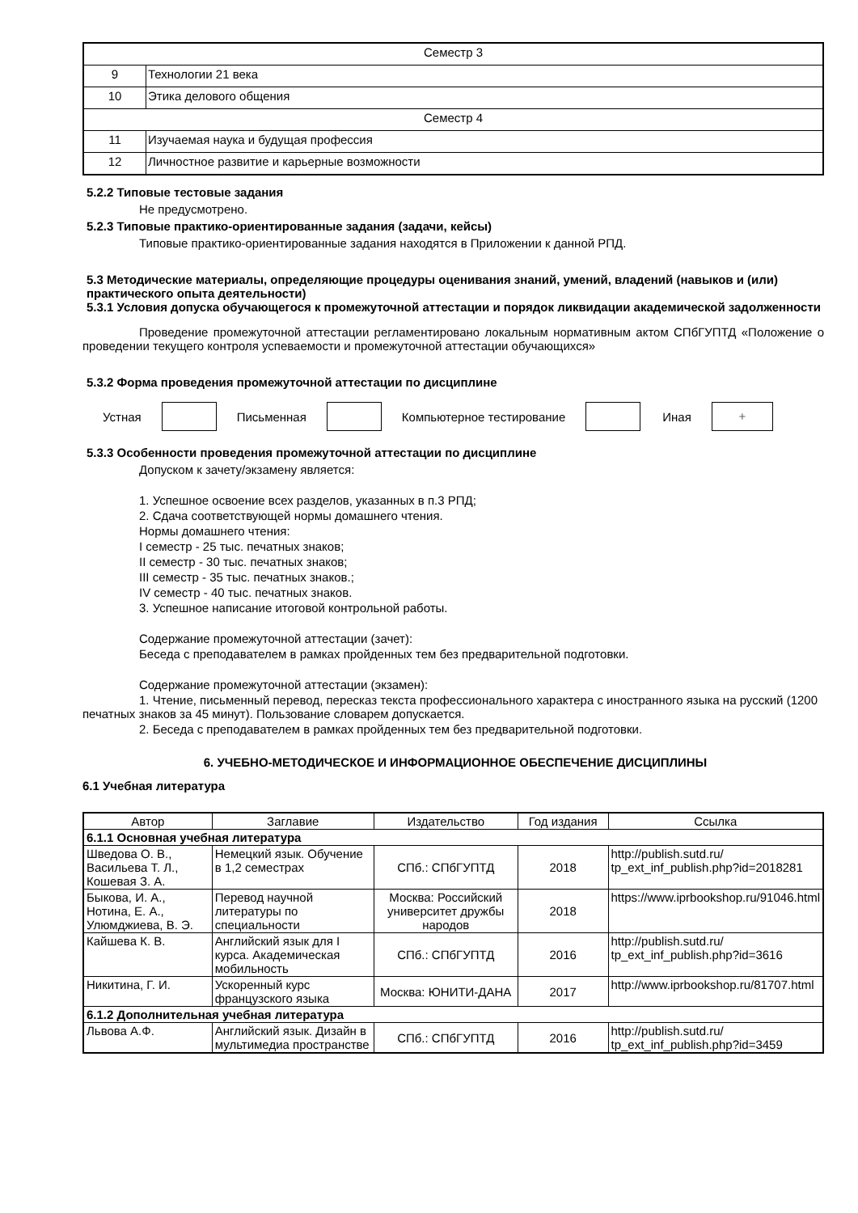| Семестр 3 | |
| 9 | Технологии 21 века |
| 10 | Этика делового общения |
| Семестр 4 | |
| 11 | Изучаемая наука и будущая профессия |
| 12 | Личностное развитие и карьерные возможности |
5.2.2 Типовые тестовые задания
Не предусмотрено.
5.2.3 Типовые практико-ориентированные задания (задачи, кейсы)
Типовые практико-ориентированные задания находятся в Приложении к данной РПД.
5.3 Методические материалы, определяющие процедуры оценивания знаний, умений, владений (навыков и (или) практического опыта деятельности)
5.3.1 Условия допуска обучающегося к промежуточной аттестации и порядок ликвидации академической задолженности
Проведение промежуточной аттестации регламентировано локальным нормативным актом СПбГУПТД «Положение о проведении текущего контроля успеваемости и промежуточной аттестации обучающихся»
5.3.2 Форма проведения промежуточной аттестации по дисциплине
Устная Письменная Компьютерное тестирование Иная
+
5.3.3 Особенности проведения промежуточной аттестации по дисциплине
Допуском к зачету/экзамену является:
1. Успешное освоение всех разделов, указанных в п.3 РПД;
2. Сдача соответствующей нормы домашнего чтения.
Нормы домашнего чтения:
I семестр - 25 тыс. печатных знаков;
II семестр - 30 тыс. печатных знаков;
III семестр - 35 тыс. печатных знаков.;
IV семестр - 40 тыс. печатных знаков.
3. Успешное написание итоговой контрольной работы.
Содержание промежуточной аттестации (зачет):
Беседа с преподавателем в рамках пройденных тем без предварительной подготовки.
Содержание промежуточной аттестации (экзамен):
1. Чтение, письменный перевод, пересказ текста профессионального характера с иностранного языка на русский (1200 печатных знаков за 45 минут). Пользование словарем допускается.
2. Беседа с преподавателем в рамках пройденных тем без предварительной подготовки.
6. УЧЕБНО-МЕТОДИЧЕСКОЕ И ИНФОРМАЦИОННОЕ ОБЕСПЕЧЕНИЕ ДИСЦИПЛИНЫ
6.1 Учебная литература
| Автор | Заглавие | Издательство | Год издания | Ссылка |
| --- | --- | --- | --- | --- |
| 6.1.1 Основная учебная литература | | | | |
| Шведова О. В., Васильева Т. Л., Кошевая З. А. | Немецкий язык. Обучение в 1,2 семестрах | СПб.: СПбГУПТД | 2018 | http://publish.sutd.ru/ tp_ext_inf_publish.php?id=2018281 |
| Быкова, И. А., Нотина, Е. А., Улюмджиева, В. Э. | Перевод научной литературы по специальности | Москва: Российский университет дружбы народов | 2018 | https://www.iprbookshop.ru/91046.html |
| Кайшева К. В. | Английский язык для I курса. Академическая мобильность | СПб.: СПбГУПТД | 2016 | http://publish.sutd.ru/ tp_ext_inf_publish.php?id=3616 |
| Никитина, Г. И. | Ускоренный курс французского языка | Москва: ЮНИТИ-ДАНА | 2017 | http://www.iprbookshop.ru/81707.html |
| 6.1.2 Дополнительная учебная литература | | | | |
| Львова А.Ф. | Английский язык. Дизайн в мультимедиа пространстве | СПб.: СПбГУПТД | 2016 | http://publish.sutd.ru/ tp_ext_inf_publish.php?id=3459 |